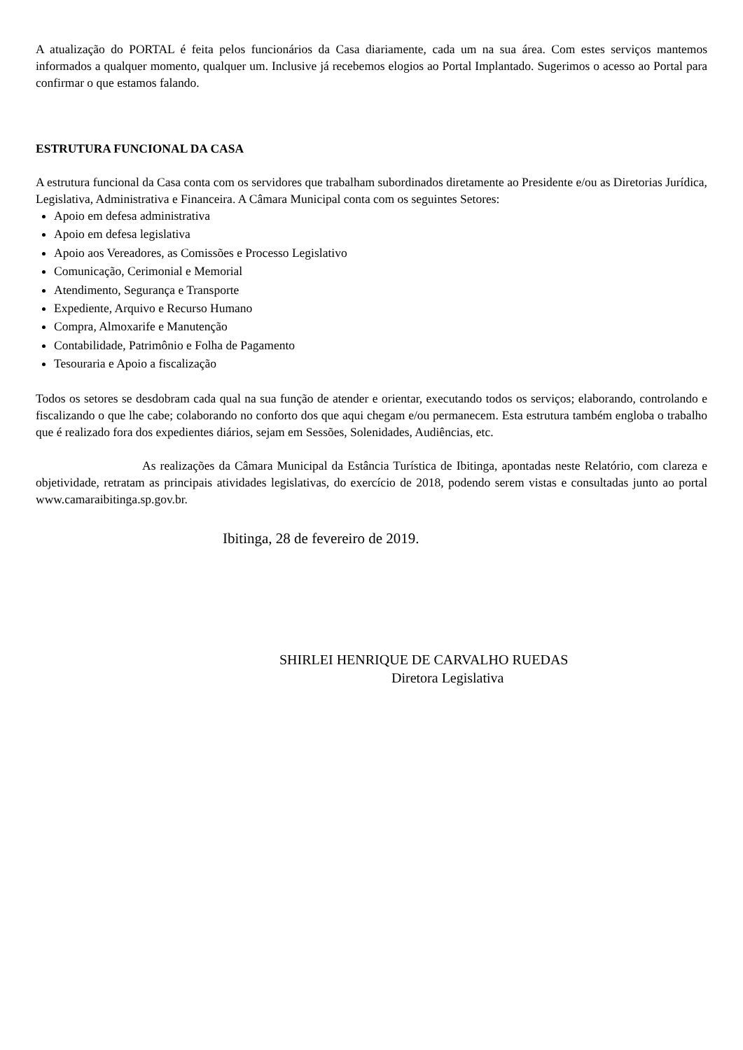A atualização do PORTAL é feita pelos funcionários da Casa diariamente, cada um na sua área. Com estes serviços mantemos informados a qualquer momento, qualquer um. Inclusive já recebemos elogios ao Portal Implantado. Sugerimos o acesso ao Portal para confirmar o que estamos falando.
ESTRUTURA FUNCIONAL DA CASA
A estrutura funcional da Casa conta com os servidores que trabalham subordinados diretamente ao Presidente e/ou as Diretorias Jurídica, Legislativa, Administrativa e Financeira. A Câmara Municipal conta com os seguintes Setores:
Apoio em defesa administrativa
Apoio em defesa legislativa
Apoio aos Vereadores, as Comissões e Processo Legislativo
Comunicação, Cerimonial e Memorial
Atendimento, Segurança e Transporte
Expediente, Arquivo e Recurso Humano
Compra, Almoxarife e Manutenção
Contabilidade, Patrimônio e Folha de Pagamento
Tesouraria e Apoio a fiscalização
Todos os setores se desdobram cada qual na sua função de atender e orientar, executando todos os serviços; elaborando, controlando e fiscalizando o que lhe cabe; colaborando no conforto dos que aqui chegam e/ou permanecem. Esta estrutura também engloba o trabalho que é realizado fora dos expedientes diários, sejam em Sessões, Solenidades, Audiências, etc.
As realizações da Câmara Municipal da Estância Turística de Ibitinga, apontadas neste Relatório, com clareza e objetividade, retratam as principais atividades legislativas, do exercício de 2018, podendo serem vistas e consultadas junto ao portal www.camaraibitinga.sp.gov.br.
Ibitinga, 28 de fevereiro de 2019.
SHIRLEI HENRIQUE DE CARVALHO RUEDAS
Diretora Legislativa